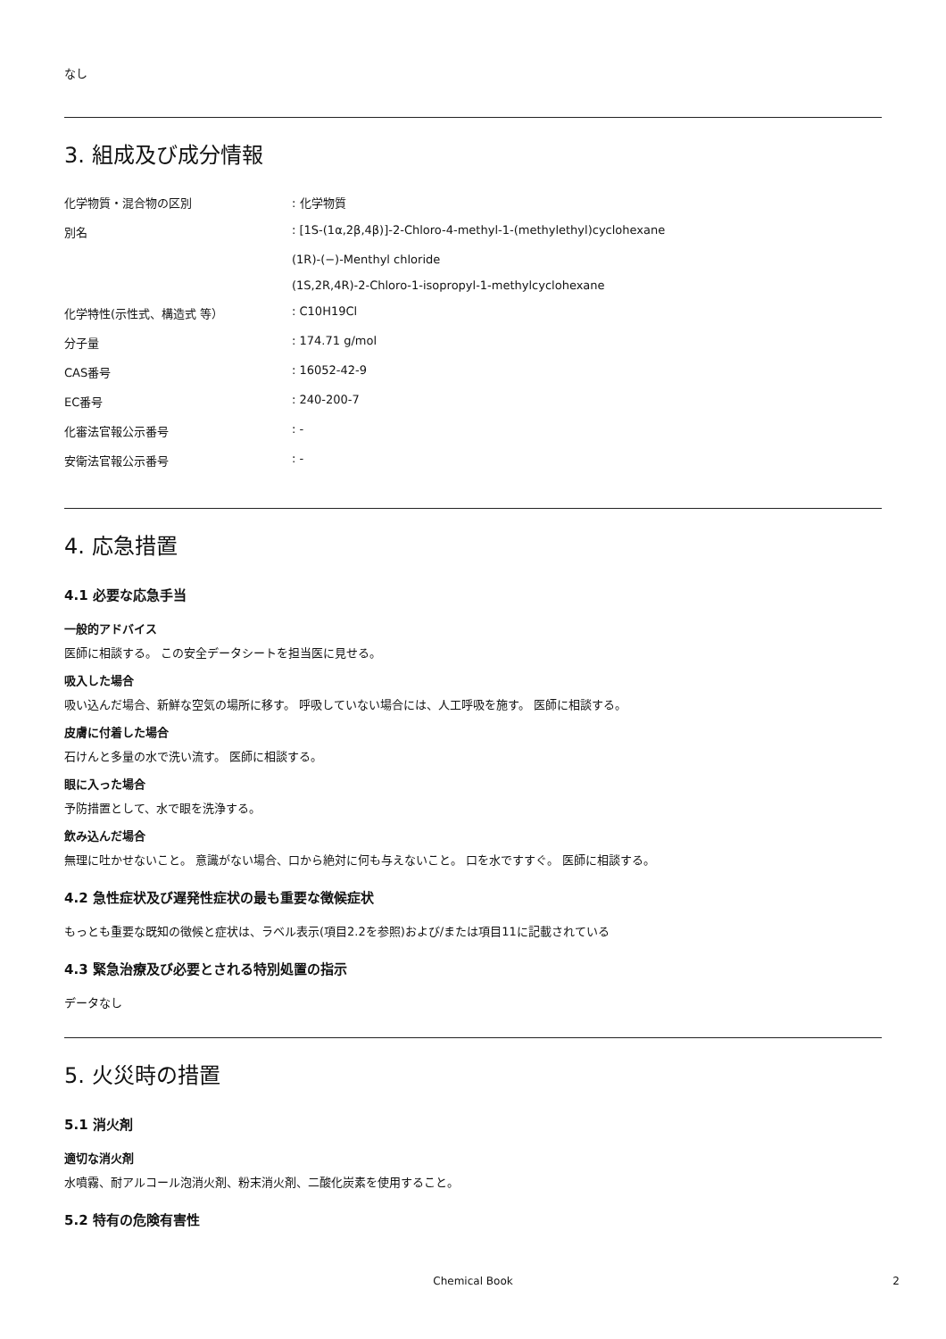なし
3. 組成及び成分情報
| 化学物質・混合物の区別 | : 化学物質 |
| 別名 | : [1S-(1α,2β,4β)]-2-Chloro-4-methyl-1-(methylethyl)cyclohexane |
| | (1R)-(−)-Menthyl chloride |
| | (1S,2R,4R)-2-Chloro-1-isopropyl-1-methylcyclohexane |
| 化学特性(示性式、構造式 等） | : C10H19Cl |
| 分子量 | : 174.71 g/mol |
| CAS番号 | : 16052-42-9 |
| EC番号 | : 240-200-7 |
| 化審法官報公示番号 | : - |
| 安衛法官報公示番号 | : - |
4. 応急措置
4.1 必要な応急手当
一般的アドバイス
医師に相談する。 この安全データシートを担当医に見せる。
吸入した場合
吸い込んだ場合、新鮮な空気の場所に移す。 呼吸していない場合には、人工呼吸を施す。 医師に相談する。
皮膚に付着した場合
石けんと多量の水で洗い流す。 医師に相談する。
眼に入った場合
予防措置として、水で眼を洗浄する。
飲み込んだ場合
無理に吐かせないこと。 意識がない場合、口から絶対に何も与えないこと。 口を水ですすぐ。 医師に相談する。
4.2 急性症状及び遅発性症状の最も重要な徴候症状
もっとも重要な既知の徴候と症状は、ラベル表示(項目2.2を参照)および/または項目11に記載されている
4.3 緊急治療及び必要とされる特別処置の指示
データなし
5. 火災時の措置
5.1 消火剤
適切な消火剤
水噴霧、耐アルコール泡消火剤、粉末消火剤、二酸化炭素を使用すること。
5.2 特有の危険有害性
Chemical Book 2